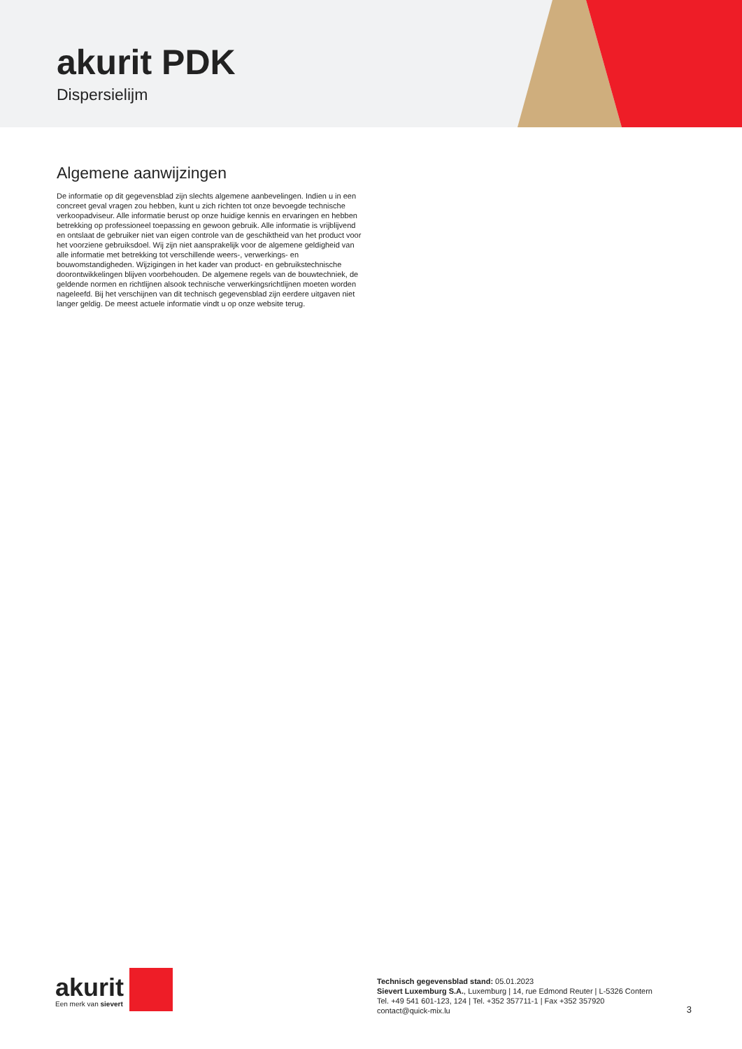akurit PDK
Dispersielijm
Algemene aanwijzingen
De informatie op dit gegevensblad zijn slechts algemene aanbevelingen. Indien u in een concreet geval vragen zou hebben, kunt u zich richten tot onze bevoegde technische verkoopadviseur. Alle informatie berust op onze huidige kennis en ervaringen en hebben betrekking op professioneel toepassing en gewoon gebruik. Alle informatie is vrijblijvend en ontslaat de gebruiker niet van eigen controle van de geschiktheid van het product voor het voorziene gebruiksdoel. Wij zijn niet aansprakelijk voor de algemene geldigheid van alle informatie met betrekking tot verschillende weers-, verwerkings- en bouwomstandigheden. Wijzigingen in het kader van product- en gebruikstechnische doorontwikkelingen blijven voorbehouden. De algemene regels van de bouwtechniek, de geldende normen en richtlijnen alsook technische verwerkingsrichtlijnen moeten worden nageleefd. Bij het verschijnen van dit technisch gegevensblad zijn eerdere uitgaven niet langer geldig. De meest actuele informatie vindt u op onze website terug.
akurit
Een merk van sievert
Technisch gegevensblad stand: 05.01.2023
Sievert Luxemburg S.A., Luxemburg | 14, rue Edmond Reuter | L-5326 Contern
Tel. +49 541 601-123, 124 | Tel. +352 357711-1 | Fax +352 357920
contact@quick-mix.lu
3